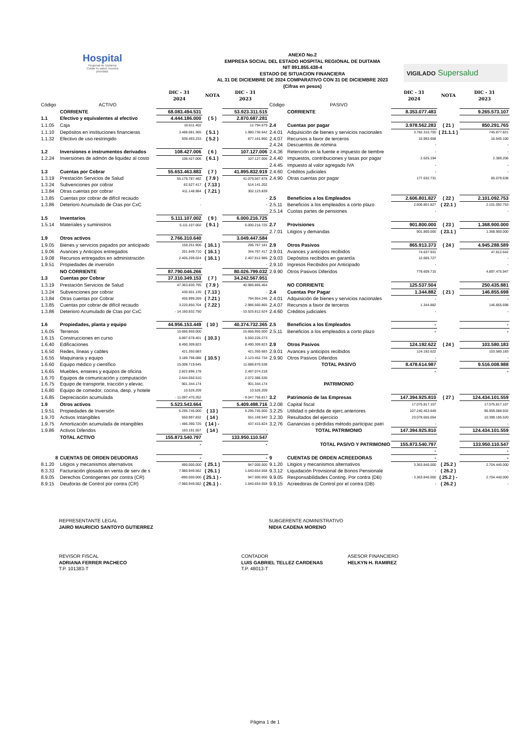Hospital
Regional de Duitama
Cuidar tu salud, nuestra prioridad.
VIGILADO Supersalud
ANEXO No.2
EMPRESA SOCIAL DEL ESTADO HOSPITAL REGIONAL DE DUITAMA
NIT 891.855.438-4
ESTADO DE SITUACION FINANCIERA
AL 31 DE DICIEMBRE DE 2024 COMPARATIVO CON 31 DE DICIEMBRE 2023
(Cifras en pesos)
| | | DIC - 31 2024 | NOTA | DIC - 31 2023 | | | DIC - 31 2024 | NOTA | DIC - 31 2023 |
| --- | --- | --- | --- | --- | --- | --- | --- | --- | --- |
| Código | ACTIVO | | | | Código | PASIVO | | | |
| | CORRIENTE | 68.083.494.531 | | 53.923.311.515 | | CORRIENTE | 8.353.077.483 | | 9.265.573.107 |
| 1.1 | Efectivo y equivalentes al efectivo | 4.444.186.000 | ( 5 ) | 2.870.687.281 | | | | | |
| 1.1.05 | Caja | 16.611.402 | | 12.794.679 | 2.4 | Cuentas por pagar | 3.978.562.283 | ( 21 ) | 850.291.765 |
| 1.1.10 | Depósitos en instituciones financieras | 3.488.081.365 | ( 5.1 ) | 1.980.730.642 | 2.4.01 | Adquisición de bienes y servicios nacionales | 3.782.310.700 | ( 21.1.1 ) | 745.877.821 |
| 1.1.32 | Efectivo de uso restringido | 939.493.233 | ( 5.2 ) | 877.161.960 | 2.4.07 | Recursos a favor de terceros | 15.993.658 | | 16.945.100 |
| | | | | | 2.4.24 | Descuentos de nómina | - | | - |
| 1.2 | Inversiones e instrumentos derivados | 108.427.006 | ( 6 ) | 107.127.006 | 2.4.36 | Retención en la fuente e impuesto de tiembre | - | | - |
| 1.2.24 | Inversiones de admón de liquidez al costo | 108.427.006 | ( 6.1 ) | 107.127.006 | 2.4.40 | Impuestos, contribuciones y tasas por pagar | 2.625.194 | | 2.389.206 |
| | | | | | 2.4.45 | Impuesto al valor agregado IVA | - | | - |
| 1.3 | Cuentas por Cobrar | 55.653.463.883 | ( 7 ) | 41.895.832.919 | 2.4.60 | Créditos judiciales | - | | - |
| 1.3.19 | Prestación Servicios de Salud | 55.179.787.482 | ( 7.9 ) | 41.079.567.878 | 2.4.90 | Otras cuentas por pagar | 177.632.731 | | 85.079.638 |
| 1.3.24 | Subvenciones por cobrar | 62.527.417 | ( 7.13 ) | 514.141.202 | | | | | |
| 1.3.84 | Otras cuentas por cobrar | 411.148.984 | ( 7.21 ) | 302.123.839 | | | | | |
| 1.3.85 | Cuentas por cobrar de difícil recaudo | - | | - | 2.5 | Beneficios a los Empleados | 2.606.801.827 | ( 22 ) | 2.101.092.753 |
| 1.3.86 | Deterioro Acumulado de Ctas por CxC | - | | - | 2.5.11 | Beneficios a los empleados a corto plazo | 2.606.801.827 | ( 22.1 ) | 2.101.092.753 |
| | | | | | 2.5.14 | Cuotas partes de pensiones | - | | - |
| 1.5 | Inventarios | 5.111.107.002 | ( 9 ) | 6.000.216.725 | | | | | |
| 1.5.14 | Materiales y suministros | 5.111.107.002 | ( 9.1 ) | 6.000.216.725 | 2.7 | Provisiones | 901.800.000 | ( 23 ) | 1.368.900.000 |
| | | | | | 2.7.01 | Litigios y demandas | 901.800.000 | ( 23.1 ) | 1.368.900.000 |
| 1.9 | Otros activos | 2.766.310.640 | | 3.049.447.584 | | | | | |
| 1.9.05 | Bienes y servicios pagados por anticipado | 159.251.906 | ( 16.1 ) | 296.767.181 | 2.9 | Otros Pasivos | 865.913.373 | ( 24 ) | 4.945.288.589 |
| 1.9.06 | Avances y Anticipos entregados | 201.849.710 | ( 16.1 ) | 344.767.417 | 2.9.01 | Avances y anticipos recibidos | 74.637.931 | | 47.812.642 |
| 1.9.08 | Recursos entregados en administración | 2.405.209.024 | ( 16.1 ) | 2.407.912.986 | 2.9.03 | Depósitos recibidos en garantía | 12.665.727 | | - |
| 1.9.51 | Propiedades de inversión | - | | - | 2.9.10 | Ingresos Recibidos por Anticipado | - | | - |
| | NO CORRIENTE | 87.790.046.266 | | 80.026.799.032 | 2.9.90 | Otros Pasivos Diferidos | 778.609.715 | | 4.897.475.947 |
| 1.3 | Cuentas por Cobrar | 37.310.349.153 | ( 7 ) | 34.242.567.951 | | | | | |
| 1.3.19 | Prestación Servicios de Salud | 47.363.830.795 | ( 7.9 ) | 40.986.865.464 | | NO CORRIENTE | 125.537.504 | | 250.435.881 |
| 1.3.24 | Subvenciones por cobrar | 430.501.135 | ( 7.13 ) | - | 2.4 | Cuentas Por Pagar | 1.344.882 | ( 21 ) | 146.855.698 |
| 1.3.84 | Otras cuentas por Cobrar | 455.999.269 | ( 7.21 ) | 794.954.246 | 2.4.01 | Adquisición de bienes y servicios nacionales | - | | - |
| 1.3.85 | Cuentas por cobrar de difícil recaudo | 3.220.850.704 | ( 7.22 ) | 2.986.560.865 | 2.4.07 | Recursos a favor de terceros | 1.344.882 | | 146.855.698 |
| 1.3.86 | Deterioro Acumulado de Ctas por CxC | - 14.160.832.750 | | - 10.525.812.624 | 2.4.60 | Créditos judiciales | - | | - |
| 1.6 | Propiedades, planta y equipo | 44.956.153.449 | ( 10 ) | 40.374.732.365 | 2.5 | Beneficios a los Empleados | - | | - |
| 1.6.05 | Terrenos | 15.666.950.000 | | 15.666.950.000 | 2.5.11 | Beneficios a los empleados a corto plazo | - | | - |
| 1.6.15 | Construcciones en curso | 6.897.678.401 | ( 10.3 ) | 5.550.226.273 | | | | | |
| 1.6.40 | Edificaciones | 8.490.309.823 | | 8.490.309.823 | 2.9 | Otros Pasivos | 124.192.622 | ( 24 ) | 103.580.183 |
| 1.6.50 | Redes, líneas y cables | 421.350.683 | | 421.350.683 | 2.9.01 | Avances y anticipos recibidos | 124.192.622 | | 103.580.183 |
| 1.6.55 | Maquinaria y equipo | 3.189.798.088 | ( 10.5 ) | 2.123.452.734 | 2.9.90 | Otros Pasivos Diferidos | - | | - |
| 1.6.60 | Equipo médico y científico | 15.008.719.645 | | 11.688.870.538 | | TOTAL PASIVO | 8.478.614.987 | | 9.516.008.988 |
| 1.6.65 | Muebles, enseres y equipos de oficina | 2.822.896.178 | | 2.497.074.218 | | | - | | - |
| 1.6.70 | Equipos de comunicación y computación | 2.644.050.510 | | 2.072.386.530 | | | | | |
| 1.6.75 | Equipo de transporte, tracción y elevac. | 901.344.174 | | 901.344.174 | | PATRIMONIO | | | |
| 1.6.80 | Equipo de comedor, cocina, desp. y hotele | 10.526.209 | | 10.526.209 | | | | | |
| 1.6.85 | Depreciación acumulada | - 11.097.470.262 | | - 9.047.758.817 | 3.2 | Patrimonio de las Empresas | 147.394.925.810 | ( 27 ) | 124.434.101.559 |
| 1.9 | Otros activos | 5.523.543.664 | | 5.409.498.716 | 3.2.08 | Capital fiscal | 17.075.817.107 | | 17.075.817.107 |
| 1.9.51 | Propiedades de Inversión | 5.295.745.000 | ( 13 ) | 5.295.745.000 | 3.2.25 | Utilidad o pérdida de ejerc.anteriores | 107.240.453.649 | | 96.959.088.932 |
| 1.9.70 | Activos Intangibles | 550.997.832 | ( 14 ) | 551.169.540 | 3.2.30 | Resultados del ejercicio | 23.078.655.054 | | 10.399.195.520 |
| 1.9.75 | Amortización acumulada de intangibles | - 486.390.725 | ( 14 ) - | 437.415.824 | 3.2.76 | Ganancias o pérdidas método participac patri | - | | - |
| 1.9.86 | Activos Diferidos | 163.191.557 | ( 14 ) | - | | TOTAL PATRIMONIO | 147.394.925.810 | | 124.434.101.559 |
| | TOTAL ACTIVO | 155.873.540.797 | | 133.950.110.547 | | | | | |
| | | - | | - | | TOTAL PASIVO Y PATRIMONIO | 155.873.540.797 | | 133.950.110.547 |
| | | | | | | | - | | - |
| 8 | CUENTAS DE ORDEN DEUDORAS | - | | - | 9 | CUENTAS DE ORDEN ACREEDORAS | - | | - |
| 8.1.20 | Litigios y mecanismos alternativos | 890.000.000 | ( 25.1 ) | 947.000.000 | 9.1.20 | Litigios y mecanismos alternativos | 3.363.840.000 | ( 25.2 ) | 2.704.440.000 |
| 8.3.33 | Facturación glosada en venta de serv de s | 7.980.949.562 | ( 26.1 ) | 1.640.654.558 | 9.3.12 | Liquidación Provisional de Bonos Pensionale | - | ( 26.2 ) | - |
| 8.9.05 | Derechos Contingentes por contra (CR) | -890.000.000 | ( 25.1 ) - | 947.000.000 | 9.9.05 | Responsabilidades Conting. Por contra (DB) | - 3.363.840.000 | ( 25.2 ) - | 2.704.440.000 |
| 8.9.15 | Deudoras de Control por contra (CR) | -7.980.949.562 | ( 26.1 ) - | 1.640.654.558 | 9.9.15 | Acreedoras de Control por el contra (DB) | - | ( 26.2 ) | - |
REPRESENTANTE LEGAL
JAIRO MAURICIO SANTOYO GUTIERREZ
SUBGERENTE ADMINISTRATIVO
NIDIA CADENA MORENO
REVISOR FISCAL
ADRIANA FERRER PACHECO
T.P. 101383-T
CONTADOR
LUIS GABRIEL TELLEZ CARDENAS
T.P. 48013-T
ASESOR FINANCIERO
HELKYN H. RAMIREZ
Página 1 de 1